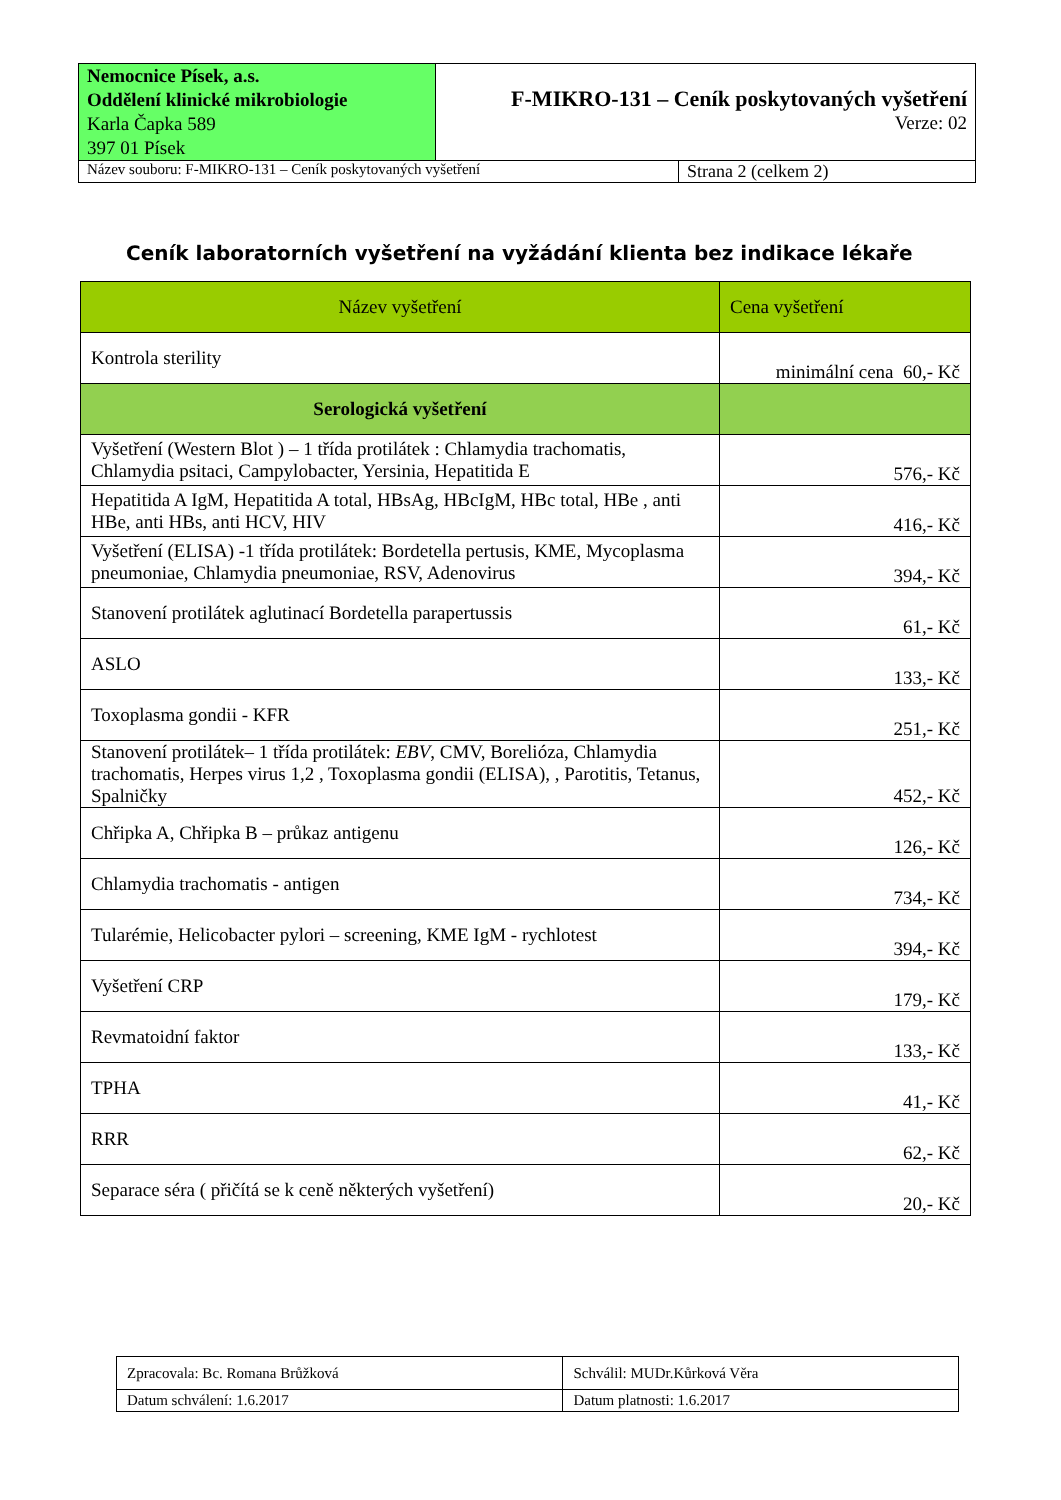| Nemocnice Písek, a.s. Oddělení klinické mikrobiologie Karla Čapka 589 397 01 Písek | F-MIKRO-131 – Ceník poskytovaných vyšetření Verze: 02 | |
| Název souboru: F-MIKRO-131 – Ceník poskytovaných vyšetření | | Strana 2 (celkem 2) |
Ceník laboratorních vyšetření na vyžádání klienta bez indikace lékaře
| Název vyšetření | Cena vyšetření |
| --- | --- |
| Kontrola sterility | minimální cena 60,- Kč |
| Serologická vyšetření | |
| Vyšetření (Western Blot ) – 1 třída protilátek : Chlamydia trachomatis, Chlamydia psitaci, Campylobacter, Yersinia, Hepatitida E | 576,- Kč |
| Hepatitida A IgM, Hepatitida A total, HBsAg, HBcIgM, HBc total, HBe , anti HBe, anti HBs, anti HCV, HIV | 416,- Kč |
| Vyšetření (ELISA) -1 třída protilátek: Bordetella pertusis, KME, Mycoplasma pneumoniae, Chlamydia pneumoniae, RSV, Adenovirus | 394,- Kč |
| Stanovení protilátek aglutinací Bordetella parapertussis | 61,- Kč |
| ASLO | 133,- Kč |
| Toxoplasma gondii - KFR | 251,- Kč |
| Stanovení protilátek– 1 třída protilátek: EBV , CMV, Borelióza, Chlamydia trachomatis, Herpes virus 1,2 , Toxoplasma gondii (ELISA), , Parotitis, Tetanus, Spalničky | 452,- Kč |
| Chřipka A, Chřipka B – průkaz antigenu | 126,- Kč |
| Chlamydia trachomatis - antigen | 734,- Kč |
| Tularémie, Helicobacter pylori – screening, KME IgM - rychlotest | 394,- Kč |
| Vyšetření CRP | 179,- Kč |
| Revmatoidní faktor | 133,- Kč |
| TPHA | 41,- Kč |
| RRR | 62,- Kč |
| Separace séra ( přičítá se k ceně některých vyšetření) | 20,- Kč |
| Zpracovala: Bc. Romana Brůžková | Schválil: MUDr.Kůrková Věra |
| Datum schválení: 1.6.2017 | Datum platnosti: 1.6.2017 |